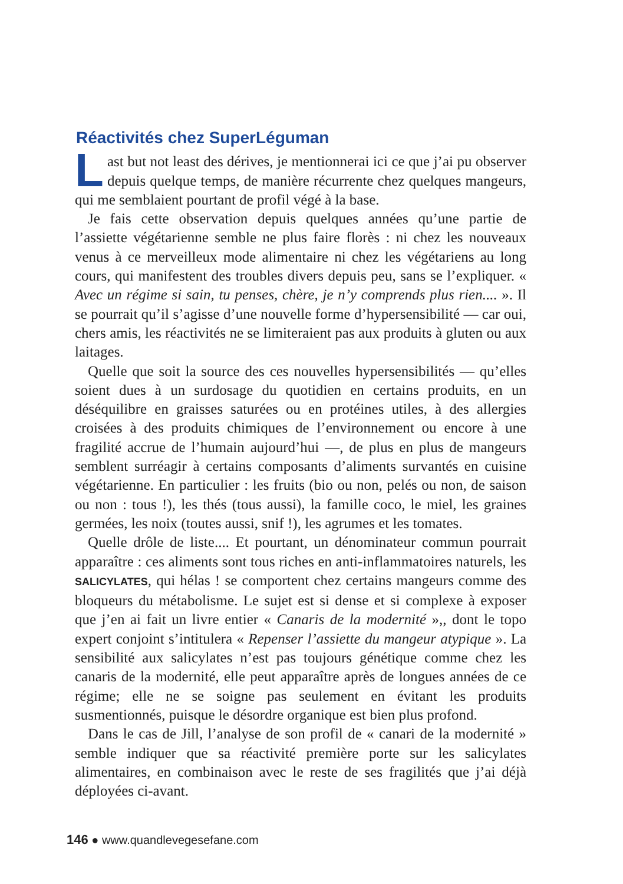Réactivités chez SuperLéguman
Last but not least des dérives, je mentionnerai ici ce que j’ai pu observer depuis quelque temps, de manière récurrente chez quelques mangeurs, qui me semblaient pourtant de profil végé à la base.
Je fais cette observation depuis quelques années qu’une partie de l’assiette végétarienne semble ne plus faire florès : ni chez les nouveaux venus à ce merveilleux mode alimentaire ni chez les végétariens au long cours, qui manifestent des troubles divers depuis peu, sans se l’expliquer. « Avec un régime si sain, tu penses, chère, je n’y comprends plus rien.... ». Il se pourrait qu’il s’agisse d’une nouvelle forme d’hypersensibilité — car oui, chers amis, les réactivités ne se limiteraient pas aux produits à gluten ou aux laitages.
Quelle que soit la source des ces nouvelles hypersensibilités — qu’elles soient dues à un surdosage du quotidien en certains produits, en un déséquilibre en graisses saturées ou en protéines utiles, à des allergies croisées à des produits chimiques de l’environnement ou encore à une fragilité accrue de l’humain aujourd’hui —, de plus en plus de mangeurs semblent surréagir à certains composants d’aliments survantés en cuisine végétarienne. En particulier : les fruits (bio ou non, pelés ou non, de saison ou non : tous !), les thés (tous aussi), la famille coco, le miel, les graines germées, les noix (toutes aussi, snif !), les agrumes et les tomates.
Quelle drôle de liste.... Et pourtant, un dénominateur commun pourrait apparaître : ces aliments sont tous riches en anti-inflammatoires naturels, les SALICYLATES, qui hélas ! se comportent chez certains mangeurs comme des bloqueurs du métabolisme. Le sujet est si dense et si complexe à exposer que j’en ai fait un livre entier « Canaris de la modernité »,, dont le topo expert conjoint s’intitulera « Repenser l’assiette du mangeur atypique ». La sensibilité aux salicylates n’est pas toujours génétique comme chez les canaris de la modernité, elle peut apparaître après de longues années de ce régime; elle ne se soigne pas seulement en évitant les produits susmentionnés, puisque le désordre organique est bien plus profond.
Dans le cas de Jill, l’analyse de son profil de « canari de la modernité » semble indiquer que sa réactivité première porte sur les salicylates alimentaires, en combinaison avec le reste de ses fragilités que j’ai déjà déployées ci-avant.
146 ● www.quandlevegesefane.com